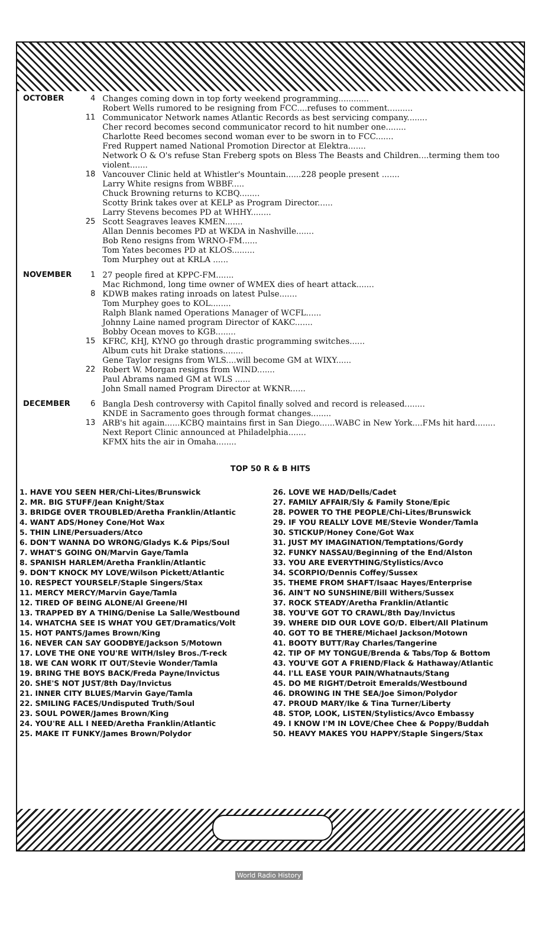| OCTOBER | 4 | Changes coming down in top forty weekend programming............ Robert Wells rumored to be resigning from FCC....refuses to comment.......... |
| | 11 | Communicator Network names Atlantic Records as best servicing company........ Cher record becomes second communicator record to hit number one........ Charlotte Reed becomes second woman ever to be sworn in to FCC....... Fred Ruppert named National Promotion Director at Elektra....... Network O & O's refuse Stan Freberg spots on Bless The Beasts and Children....terming them too violent....... |
| | 18 | Vancouver Clinic held at Whistler's Mountain......228 people present ....... Larry White resigns from WBBF..... Chuck Browning returns to KCBQ........ Scotty Brink takes over at KELP as Program Director...... Larry Stevens becomes PD at WHHY........ |
| | 25 | Scott Seagraves leaves KMEN....... Allan Dennis becomes PD at WKDA in Nashville....... Bob Reno resigns from WRNO-FM...... Tom Yates becomes PD at KLOS......... Tom Murphey out at KRLA ...... |
| NOVEMBER | 1 | 27 people fired at KPPC-FM....... Mac Richmond, long time owner of WMEX dies of heart attack....... |
| | 8 | KDWB makes rating inroads on latest Pulse....... Tom Murphey goes to KOL........ Ralph Blank named Operations Manager of WCFL...... Johnny Laine named program Director of KAKC....... Bobby Ocean moves to KGB........ |
| | 15 | KFRC, KHJ, KYNO go through drastic programming switches...... Album cuts hit Drake stations........ Gene Taylor resigns from WLS....will become GM at WIXY...... |
| | 22 | Robert W. Morgan resigns from WIND....... Paul Abrams named GM at WLS ...... John Small named Program Director at WKNR...... |
| DECEMBER | 6 | Bangla Desh controversy with Capitol finally solved and record is released........ KNDE in Sacramento goes through format changes........ |
| | 13 | ARB's hit again......KCBQ maintains first in San Diego......WABC in New York....FMs hit hard........ Next Report Clinic announced at Philadelphia....... KFMX hits the air in Omaha........ |
TOP 50 R & B HITS
| 1. HAVE YOU SEEN HER/Chi-Lites/Brunswick | 26. LOVE WE HAD/Dells/Cadet |
| 2. MR. BIG STUFF/Jean Knight/Stax | 27. FAMILY AFFAIR/Sly & Family Stone/Epic |
| 3. BRIDGE OVER TROUBLED/Aretha Franklin/Atlantic | 28. POWER TO THE PEOPLE/Chi-Lites/Brunswick |
| 4. WANT ADS/Honey Cone/Hot Wax | 29. IF YOU REALLY LOVE ME/Stevie Wonder/Tamla |
| 5. THIN LINE/Persuaders/Atco | 30. STICKUP/Honey Cone/Got Wax |
| 6. DON'T WANNA DO WRONG/Gladys K.& Pips/Soul | 31. JUST MY IMAGINATION/Temptations/Gordy |
| 7. WHAT'S GOING ON/Marvin Gaye/Tamla | 32. FUNKY NASSAU/Beginning of the End/Alston |
| 8. SPANISH HARLEM/Aretha Franklin/Atlantic | 33. YOU ARE EVERYTHING/Stylistics/Avco |
| 9. DON'T KNOCK MY LOVE/Wilson Pickett/Atlantic | 34. SCORPIO/Dennis Coffey/Sussex |
| 10. RESPECT YOURSELF/Staple Singers/Stax | 35. THEME FROM SHAFT/Isaac Hayes/Enterprise |
| 11. MERCY MERCY/Marvin Gaye/Tamla | 36. AIN'T NO SUNSHINE/Bill Withers/Sussex |
| 12. TIRED OF BEING ALONE/Al Greene/HI | 37. ROCK STEADY/Aretha Franklin/Atlantic |
| 13. TRAPPED BY A THING/Denise La Salle/Westbound | 38. YOU'VE GOT TO CRAWL/8th Day/Invictus |
| 14. WHATCHA SEE IS WHAT YOU GET/Dramatics/Volt | 39. WHERE DID OUR LOVE GO/D. Elbert/All Platinum |
| 15. HOT PANTS/James Brown/King | 40. GOT TO BE THERE/Michael Jackson/Motown |
| 16. NEVER CAN SAY GOODBYE/Jackson 5/Motown | 41. BOOTY BUTT/Ray Charles/Tangerine |
| 17. LOVE THE ONE YOU'RE WITH/Isley Bros./T-reck | 42. TIP OF MY TONGUE/Brenda & Tabs/Top & Bottom |
| 18. WE CAN WORK IT OUT/Stevie Wonder/Tamla | 43. YOU'VE GOT A FRIEND/Flack & Hathaway/Atlantic |
| 19. BRING THE BOYS BACK/Freda Payne/Invictus | 44. I'LL EASE YOUR PAIN/Whatnauts/Stang |
| 20. SHE'S NOT JUST/8th Day/Invictus | 45. DO ME RIGHT/Detroit Emeralds/Westbound |
| 21. INNER CITY BLUES/Marvin Gaye/Tamla | 46. DROWING IN THE SEA/Joe Simon/Polydor |
| 22. SMILING FACES/Undisputed Truth/Soul | 47. PROUD MARY/Ike & Tina Turner/Liberty |
| 23. SOUL POWER/James Brown/King | 48. STOP, LOOK, LISTEN/Stylistics/Avco Embassy |
| 24. YOU'RE ALL I NEED/Aretha Franklin/Atlantic | 49. I KNOW I'M IN LOVE/Chee Chee & Poppy/Buddah |
| 25. MAKE IT FUNKY/James Brown/Polydor | 50. HEAVY MAKES YOU HAPPY/Staple Singers/Stax |
World Radio History